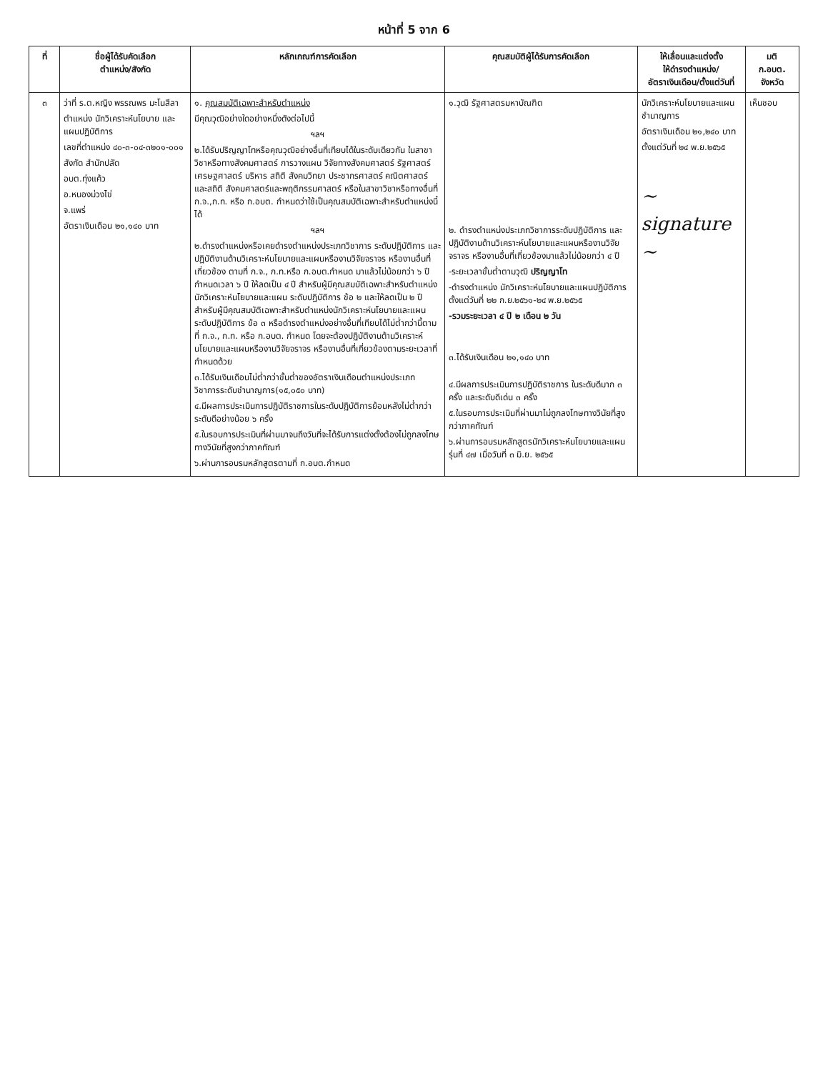หน้าที่ 5 จาก 6
| ที่ | ชื่อผู้ได้รับคัดเลือก ตำแหน่ง/สังกัด | หลักเกณฑ์การคัดเลือก | คุณสมบัติผู้ได้รับการคัดเลือก | ให้เลื่อนและแต่งตั้ง ให้ดำรงตำแหน่ง/ อัตราเงินเดือน/ตั้งแต่วันที่ | มติ ก.อบต. จังหวัด |
| --- | --- | --- | --- | --- | --- |
| ๓ | ว่าที่ ร.ต.หญิง พรรณพร มะโนสีลา ตำแหน่ง นักวิเคราะห์นโยบาย และแผนปฏิบัติการ เลขที่ตำแหน่ง ๔๐-๓-๐๔-๓๒๐๑-๐๐๑ สังกัด สำนักปลัด อบต.ทุ่งแค้ว อ.หนองม่วงไข่ จ.แพร่ อัตราเงินเดือน ๒๑,๑๔๐ บาท | ๑. คุณสมบัติเฉพาะสำหรับตำแหน่ง มีคุณวุฒิอย่างใดอย่างหนึ่งดังต่อไปนี้ ฯลฯ ๒.ได้รับปริญญาโทหรือคุณวุฒิอย่างอื่นที่เทียบได้ในระดับเดียวกัน ในสาขาวิชาหรือทางสังคมศาสตร์ การวางแผน วิจัยทางสังคมศาสตร์ รัฐศาสตร์ เศรษฐศาสตร์ บริหาร สถิติ สังคมวิทยา ประชากรศาสตร์ คณิตศาสตร์และสถิติ สังคมศาสตร์และพฤติกรรมศาสตร์ หรือในสาขาวิชาหรือทางอื่นที่ ก.จ.,ก.ท. หรือ ก.อบต. กำหนดว่าใช้เป็นคุณสมบัติเฉพาะสำหรับตำแหน่งนี้ได้ ฯลฯ ๒.ดำรงตำแหน่งหรือเคยดำรงตำแหน่งประเภทวิชาการ ระดับปฏิบัติการ และปฏิบัติงานด้านวิเคราะห์นโยบายและแผนหรืองานวิจัยจราจร หรืองานอื่นที่เกี่ยวข้อง ตามที่ ก.จ., ก.ท.หรือ ก.อบต.กำหนด มาแล้วไม่น้อยกว่า ๖ ปี กำหนดเวลา ๖ ปี ให้ลดเป็น ๔ ปี สำหรับผู้มีคุณสมบัติเฉพาะสำหรับตำแหน่งนักวิเคราะห์นโยบายและแผน ระดับปฏิบัติการ ข้อ ๒ และให้ลดเป็น ๒ ปี สำหรับผู้มีคุณสมบัติเฉพาะสำหรับตำแหน่งนักวิเคราะห์นโยบายและแผน ระดับปฏิบัติการ ข้อ ๓ หรือดำรงตำแหน่งอย่างอื่นที่เทียบได้ไม่ต่ำกว่านี้ตามที่ ก.จ., ก.ท. หรือ ก.อบต. กำหนด โดยจะต้องปฏิบัติงานด้านวิเคราะห์นโยบายและแผนหรืองานวิจัยจราจร หรืองานอื่นที่เกี่ยวข้องตามระยะเวลาที่กำหนดด้วย ๓.ได้รับเงินเดือนไม่ต่ำกว่าขั้นต่ำของอัตราเงินเดือนตำแหน่งประเภทวิชาการระดับชำนาญการ(๑๕,๐๕๐ บาท) ๔.มีผลการประเมินการปฏิบัติราชการในระดับปฏิบัติการย้อนหลังไม่ต่ำกว่าระดับดีอย่างน้อย ๖ ครั้ง ๕.ในรอบการประเมินที่ผ่านมาจนถึงวันที่จะได้รับการแต่งตั้งต้องไม่ถูกลงโทษทางวินัยที่สูงกว่าภาคทัณฑ์ ๖.ผ่านการอบรมหลักสูตรตามที่ ก.อบต.กำหนด | ๑.วุฒิ รัฐศาสตรมหาบัณฑิต ๒. ดำรงตำแหน่งประเภทวิชาการระดับปฏิบัติการ และปฏิบัติงานด้านวิเคราะห์นโยบายและแผนหรืองานวิจัยจราจร หรืองานอื่นที่เกี่ยวข้องมาแล้วไม่น้อยกว่า ๔ ปี -ระยะเวลาขั้นต่ำตามวุฒิ ปริญญาโท -ดำรงตำแหน่ง นักวิเคราะห์นโยบายและแผนปฏิบัติการ ตั้งแต่วันที่ ๒๒ ก.ย.๒๕๖๑-๒๔ พ.ย.๒๕๖๕ -รวมระยะเวลา ๔ ปี ๒ เดือน ๒ วัน ๓.ได้รับเงินเดือน ๒๑,๑๔๐ บาท ๔.มีผลการประเมินการปฏิบัติราชการ ในระดับดีมาก ๓ ครั้ง และระดับดีเด่น ๓ ครั้ง ๕.ในรอบการประเมินที่ผ่านมาไม่ถูกลงโทษทางวินัยที่สูงกว่าภาคทัณฑ์ ๖.ผ่านการอบรมหลักสูตรนักวิเคราะห์นโยบายและแผน รุ่นที่ ๔๗ เมื่อวันที่ ๓ มิ.ย. ๒๕๖๕ | นักวิเคราะห์นโยบายและแผนชำนาญการ อัตราเงินเดือน ๒๑,๒๔๐ บาท ตั้งแต่วันที่ ๒๔ พ.ย.๒๕๖๕ ~ signature ~ | เห็นชอบ |